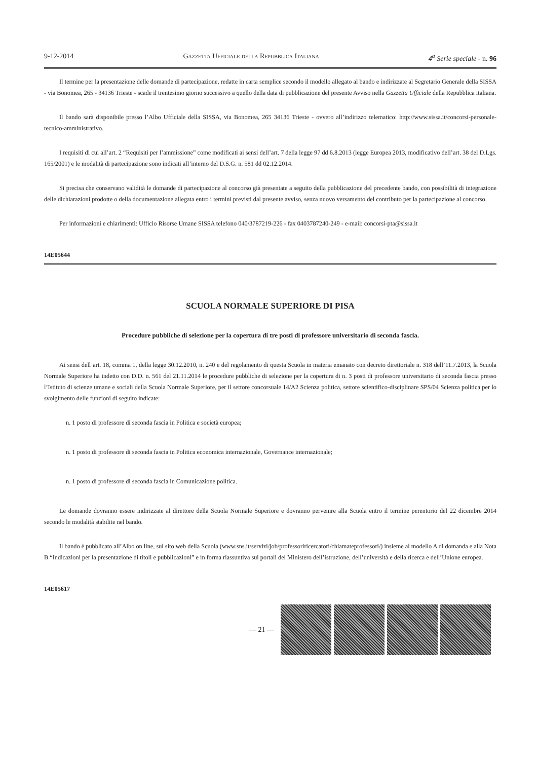9-12-2014 Gazzetta Ufficiale della Repubblica Italiana 4<sup>a</sup> Serie speciale - n. 96
Il termine per la presentazione delle domande di partecipazione, redatte in carta semplice secondo il modello allegato al bando e indirizzate al Segretario Generale della SISSA - via Bonomea, 265 - 34136 Trieste - scade il trentesimo giorno successivo a quello della data di pubblicazione del presente Avviso nella Gazzetta Ufficiale della Repubblica italiana.
Il bando sarà disponibile presso l’Albo Ufficiale della SISSA, via Bonomea, 265 34136 Trieste - ovvero all’indirizzo telematico: http://www.sissa.it/concorsi-personale-tecnico-amministrativo.
I requisiti di cui all’art. 2 “Requisiti per l’ammissione” come modificati ai sensi dell’art. 7 della legge 97 dd 6.8.2013 (legge Europea 2013, modificativo dell’art. 38 del D.Lgs. 165/2001) e le modalità di partecipazione sono indicati all’interno del D.S.G. n. 581 dd 02.12.2014.
Si precisa che conservano validità le domande di partecipazione al concorso già presentate a seguito della pubblicazione del precedente bando, con possibilità di integrazione delle dichiarazioni prodotte o della documentazione allegata entro i termini previsti dal presente avviso, senza nuovo versamento del contributo per la partecipazione al concorso.
Per informazioni e chiarimenti: Ufficio Risorse Umane SISSA telefono 040/3787219-226 - fax 0403787240-249 - e-mail: concorsi-pta@sissa.it
14E05644
SCUOLA NORMALE SUPERIORE DI PISA
Procedure pubbliche di selezione per la copertura di tre posti di professore universitario di seconda fascia.
Ai sensi dell’art. 18, comma 1, della legge 30.12.2010, n. 240 e del regolamento di questa Scuola in materia emanato con decreto direttoriale n. 318 dell’11.7.2013, la Scuola Normale Superiore ha indetto con D.D. n. 561 del 21.11.2014 le procedure pubbliche di selezione per la copertura di n. 3 posti di professore universitario di seconda fascia presso l’Istituto di scienze umane e sociali della Scuola Normale Superiore, per il settore concorsuale 14/A2 Scienza politica, settore scientifico-disciplinare SPS/04 Scienza politica per lo svolgimento delle funzioni di seguito indicate:
n. 1 posto di professore di seconda fascia in Politica e società europea;
n. 1 posto di professore di seconda fascia in Politica economica internazionale, Governance internazionale;
n. 1 posto di professore di seconda fascia in Comunicazione politica.
Le domande dovranno essere indirizzate al direttore della Scuola Normale Superiore e dovranno pervenire alla Scuola entro il termine perentorio del 22 dicembre 2014 secondo le modalità stabilite nel bando.
Il bando è pubblicato all’Albo on line, sul sito web della Scuola (www.sns.it/servizi/job/professoriricercatori/chiamateprofessori/) insieme al modello A di domanda e alla Nota B “Indicazioni per la presentazione di titoli e pubblicazioni” e in forma riassuntiva sui portali del Ministero dell’istruzione, dell’università e della ricerca e dell’Unione europea.
14E05617
— 21 —